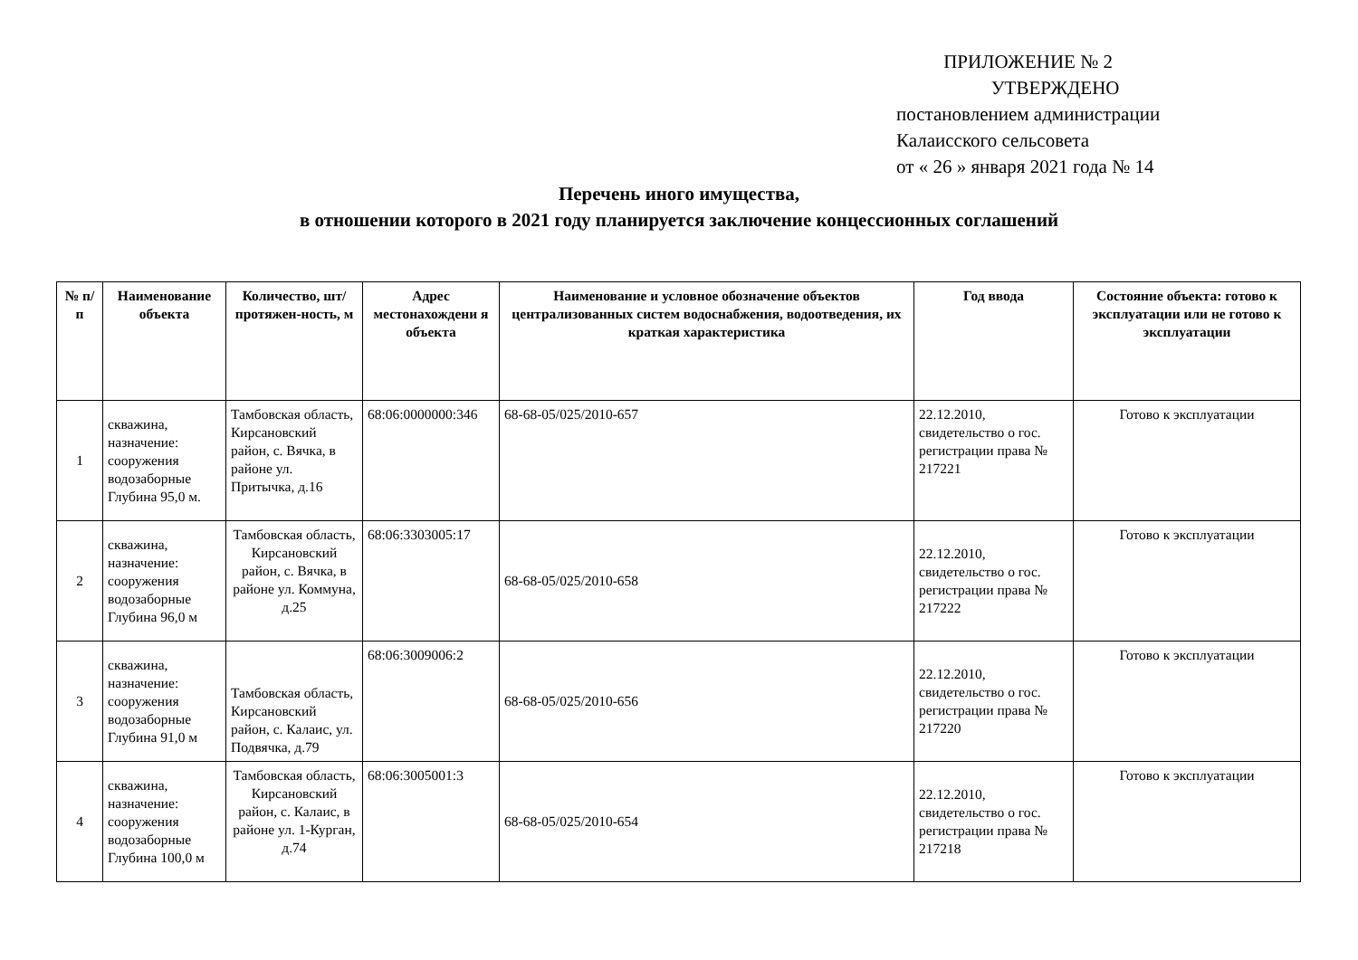ПРИЛОЖЕНИЕ № 2
УТВЕРЖДЕНО
постановлением администрации
Калаисского сельсовета
от « 26 » января 2021 года № 14
Перечень иного имущества,
в отношении которого в 2021 году планируется заключение концессионных соглашений
| № п/п | Наименование объекта | Количество, шт/протяжен-ность, м | Адрес местонахождени я объекта | Наименование и условное обозначение объектов централизованных систем водоснабжения, водоотведения, их краткая характеристика | Год ввода | Состояние объекта: готово к эксплуатации или не готово к эксплуатации |
| --- | --- | --- | --- | --- | --- | --- |
| 1 | скважина, назначение: сооружения водозаборные Глубина 95,0 м. | Тамбовская область, Кирсановский район, с. Вячка, в районе ул. Притычка, д.16 | 68:06:0000000:346 | 68-68-05/025/2010-657 | 22.12.2010, свидетельство о гос. регистрации права № 217221 | Готово к эксплуатации |
| 2 | скважина, назначение: сооружения водозаборные Глубина 96,0 м | Тамбовская область, Кирсановский район, с. Вячка, в районе ул. Коммуна, д.25 | 68:06:3303005:17 | 68-68-05/025/2010-658 | 22.12.2010, свидетельство о гос. регистрации права № 217222 | Готово к эксплуатации |
| 3 | скважина, назначение: сооружения водозаборные Глубина 91,0 м | Тамбовская область, Кирсановский район, с. Калаис, ул. Подвячка, д.79 | 68:06:3009006:2 | 68-68-05/025/2010-656 | 22.12.2010, свидетельство о гос. регистрации права № 217220 | Готово к эксплуатации |
| 4 | скважина, назначение: сооружения водозаборные Глубина 100,0 м | Тамбовская область, Кирсановский район, с. Калаис, в районе ул. 1-Курган, д.74 | 68:06:3005001:3 | 68-68-05/025/2010-654 | 22.12.2010, свидетельство о гос. регистрации права № 217218 | Готово к эксплуатации |